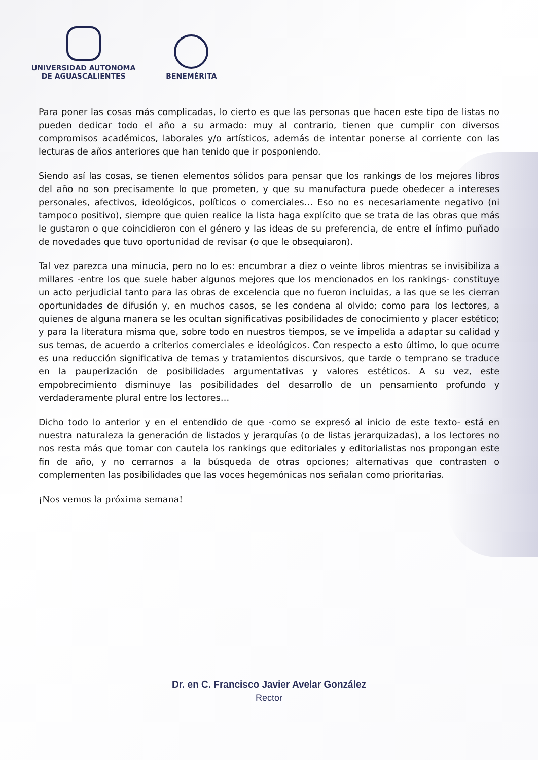UNIVERSIDAD AUTONOMA
DE AGUASCALIENTES
BENEMÉRITA
Para poner las cosas más complicadas, lo cierto es que las personas que hacen este tipo de listas no pueden dedicar todo el año a su armado: muy al contrario, tienen que cumplir con diversos compromisos académicos, laborales y/o artísticos, además de intentar ponerse al corriente con las lecturas de años anteriores que han tenido que ir posponiendo.
Siendo así las cosas, se tienen elementos sólidos para pensar que los rankings de los mejores libros del año no son precisamente lo que prometen, y que su manufactura puede obedecer a intereses personales, afectivos, ideológicos, políticos o comerciales… Eso no es necesariamente negativo (ni tampoco positivo), siempre que quien realice la lista haga explícito que se trata de las obras que más le gustaron o que coincidieron con el género y las ideas de su preferencia, de entre el ínfimo puñado de novedades que tuvo oportunidad de revisar (o que le obsequiaron).
Tal vez parezca una minucia, pero no lo es: encumbrar a diez o veinte libros mientras se invisibiliza a millares -entre los que suele haber algunos mejores que los mencionados en los rankings- constituye un acto perjudicial tanto para las obras de excelencia que no fueron incluidas, a las que se les cierran oportunidades de difusión y, en muchos casos, se les condena al olvido; como para los lectores, a quienes de alguna manera se les ocultan significativas posibilidades de conocimiento y placer estético; y para la literatura misma que, sobre todo en nuestros tiempos, se ve impelida a adaptar su calidad y sus temas, de acuerdo a criterios comerciales e ideológicos. Con respecto a esto último, lo que ocurre es una reducción significativa de temas y tratamientos discursivos, que tarde o temprano se traduce en la pauperización de posibilidades argumentativas y valores estéticos. A su vez, este empobrecimiento disminuye las posibilidades del desarrollo de un pensamiento profundo y verdaderamente plural entre los lectores…
Dicho todo lo anterior y en el entendido de que -como se expresó al inicio de este texto- está en nuestra naturaleza la generación de listados y jerarquías (o de listas jerarquizadas), a los lectores no nos resta más que tomar con cautela los rankings que editoriales y editorialistas nos propongan este fin de año, y no cerrarnos a la búsqueda de otras opciones; alternativas que contrasten o complementen las posibilidades que las voces hegemónicas nos señalan como prioritarias.
¡Nos vemos la próxima semana!
Dr. en C. Francisco Javier Avelar González
Rector